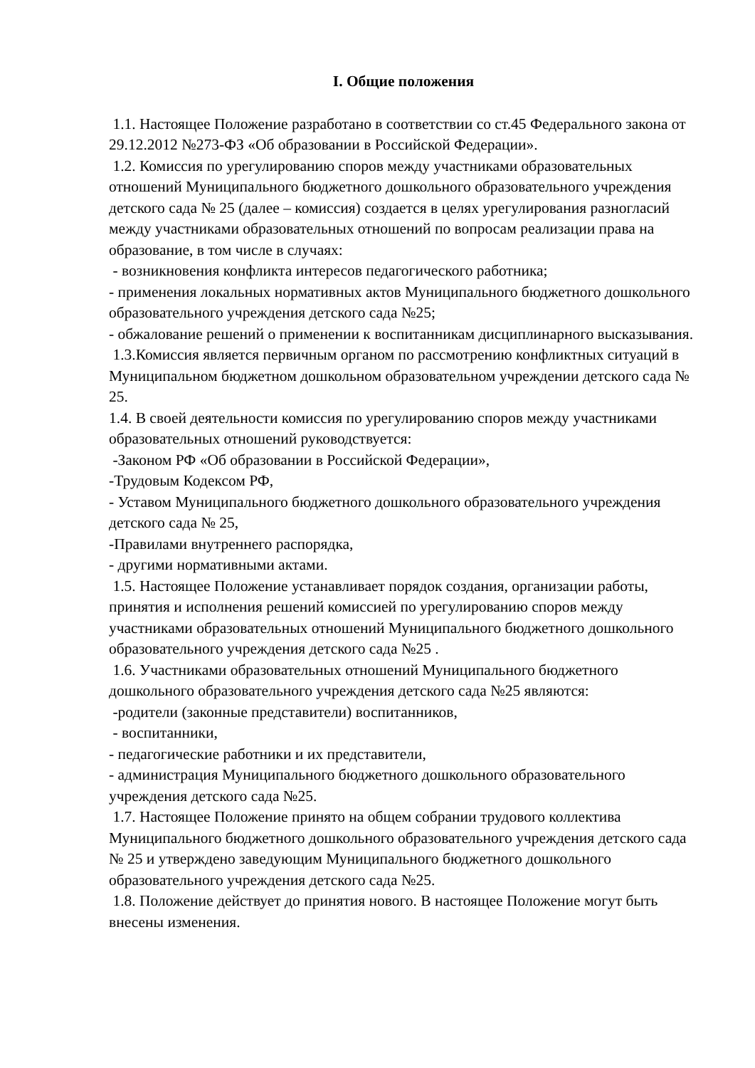I. Общие положения
1.1. Настоящее Положение разработано в соответствии со ст.45 Федерального закона от 29.12.2012 №273-ФЗ «Об образовании в Российской Федерации».
1.2. Комиссия по урегулированию споров между участниками образовательных отношений Муниципального бюджетного дошкольного образовательного учреждения детского сада № 25 (далее – комиссия) создается в целях урегулирования разногласий между участниками образовательных отношений по вопросам реализации права на образование, в том числе в случаях:
- возникновения конфликта интересов педагогического работника;
- применения локальных нормативных актов Муниципального бюджетного дошкольного образовательного учреждения детского сада №25;
- обжалование решений о применении к воспитанникам дисциплинарного высказывания.
1.3.Комиссия является первичным органом по рассмотрению конфликтных ситуаций в Муниципальном бюджетном дошкольном образовательном учреждении детского сада № 25.
1.4. В своей деятельности комиссия по урегулированию споров между участниками образовательных отношений руководствуется:
-Законом РФ «Об образовании в Российской Федерации»,
-Трудовым Кодексом РФ,
- Уставом Муниципального бюджетного дошкольного образовательного учреждения детского сада № 25,
-Правилами внутреннего распорядка,
- другими нормативными актами.
1.5. Настоящее Положение устанавливает порядок создания, организации работы, принятия и исполнения решений комиссией по урегулированию споров между участниками образовательных отношений Муниципального бюджетного дошкольного образовательного учреждения детского сада №25 .
1.6. Участниками образовательных отношений Муниципального бюджетного дошкольного образовательного учреждения детского сада №25 являются:
-родители (законные представители) воспитанников,
- воспитанники,
- педагогические работники и их представители,
- администрация Муниципального бюджетного дошкольного образовательного учреждения детского сада №25.
1.7. Настоящее Положение принято на общем собрании трудового коллектива Муниципального бюджетного дошкольного образовательного учреждения детского сада № 25 и утверждено заведующим Муниципального бюджетного дошкольного образовательного учреждения детского сада №25.
1.8. Положение действует до принятия нового. В настоящее Положение могут быть внесены изменения.